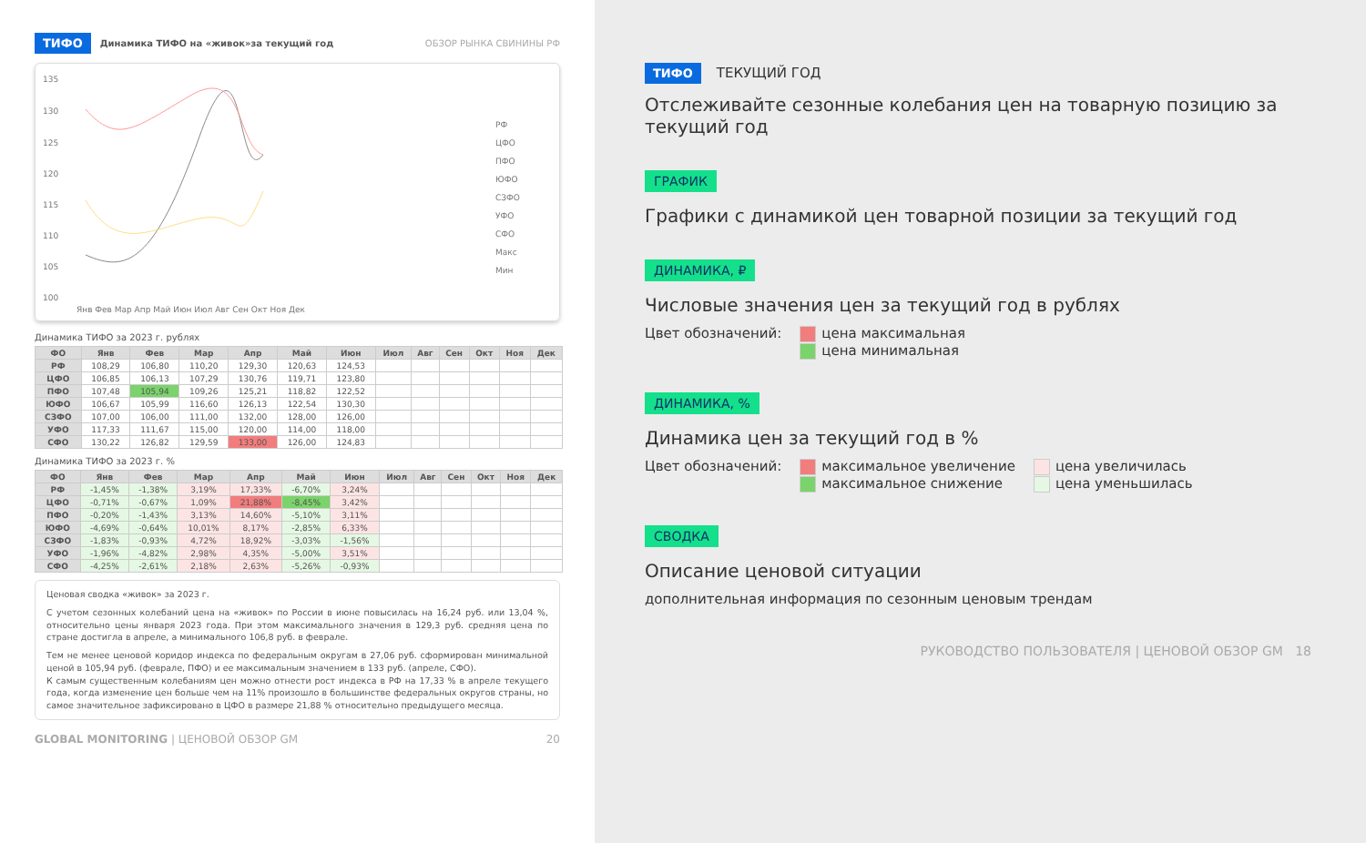ТИФО Динамика ТИФО на «живок»за текущий год ОБЗОР РЫНКА СВИНИНЫ РФ
135
130
125
120
115
110
105
100
Янв Фев Мар Апр Май Июн Июл Авг Сен Окт Ноя Дек
РФ
ЦФО
ПФО
ЮФО
СЗФО
УФО
СФО
Макс
Мин
Динамика ТИФО за 2023 г. рублях
| ФО | Янв | Фев | Мар | Апр | Май | Июн | Июл | Авг | Сен | Окт | Ноя | Дек |
| --- | --- | --- | --- | --- | --- | --- | --- | --- | --- | --- | --- | --- |
| РФ | 108,29 | 106,80 | 110,20 | 129,30 | 120,63 | 124,53 | | | | | | |
| ЦФО | 106,85 | 106,13 | 107,29 | 130,76 | 119,71 | 123,80 | | | | | | |
| ПФО | 107,48 | 105,94 | 109,26 | 125,21 | 118,82 | 122,52 | | | | | | |
| ЮФО | 106,67 | 105,99 | 116,60 | 126,13 | 122,54 | 130,30 | | | | | | |
| СЗФО | 107,00 | 106,00 | 111,00 | 132,00 | 128,00 | 126,00 | | | | | | |
| УФО | 117,33 | 111,67 | 115,00 | 120,00 | 114,00 | 118,00 | | | | | | |
| СФО | 130,22 | 126,82 | 129,59 | 133,00 | 126,00 | 124,83 | | | | | | |
Динамика ТИФО за 2023 г. %
| ФО | Янв | Фев | Мар | Апр | Май | Июн | Июл | Авг | Сен | Окт | Ноя | Дек |
| --- | --- | --- | --- | --- | --- | --- | --- | --- | --- | --- | --- | --- |
| РФ | -1,45% | -1,38% | 3,19% | 17,33% | -6,70% | 3,24% | | | | | | |
| ЦФО | -0,71% | -0,67% | 1,09% | 21,88% | -8,45% | 3,42% | | | | | | |
| ПФО | -0,20% | -1,43% | 3,13% | 14,60% | -5,10% | 3,11% | | | | | | |
| ЮФО | -4,69% | -0,64% | 10,01% | 8,17% | -2,85% | 6,33% | | | | | | |
| СЗФО | -1,83% | -0,93% | 4,72% | 18,92% | -3,03% | -1,56% | | | | | | |
| УФО | -1,96% | -4,82% | 2,98% | 4,35% | -5,00% | 3,51% | | | | | | |
| СФО | -4,25% | -2,61% | 2,18% | 2,63% | -5,26% | -0,93% | | | | | | |
Ценовая сводка «живок» за 2023 г.
С учетом сезонных колебаний цена на «живок» по России в июне повысилась на 16,24 руб. или 13,04 %, относительно цены января 2023 года. При этом максимального значения в 129,3 руб. средняя цена по стране достигла в апреле, а минимального 106,8 руб. в феврале.
Тем не менее ценовой коридор индекса по федеральным округам в 27,06 руб. сформирован минимальной ценой в 105,94 руб. (феврале, ПФО) и ее максимальным значением в 133 руб. (апреле, СФО).
К самым существенным колебаниям цен можно отнести рост индекса в РФ на 17,33 % в апреле текущего года, когда изменение цен больше чем на 11% произошло в большинстве федеральных округов страны, но самое значительное зафиксировано в ЦФО в размере 21,88 % относительно предыдущего месяца.
GLOBAL MONITORING | ЦЕНОВОЙ ОБЗОР GM 20
ТИФО ТЕКУЩИЙ ГОД
Отслеживайте сезонные колебания цен на товарную позицию за текущий год
ГРАФИК
Графики с динамикой цен товарной позиции за текущий год
ДИНАМИКА, ₽
Числовые значения цен за текущий год в рублях
Цвет обозначений: цена максимальная
цена минимальная
ДИНАМИКА, %
Динамика цен за текущий год в %
Цвет обозначений: максимальное увеличение
максимальное снижение цена увеличилась
цена уменьшилась
СВОДКА
Описание ценовой ситуации
дополнительная информация по сезонным ценовым трендам
РУКОВОДСТВО ПОЛЬЗОВАТЕЛЯ | ЦЕНОВОЙ ОБЗОР GM 18